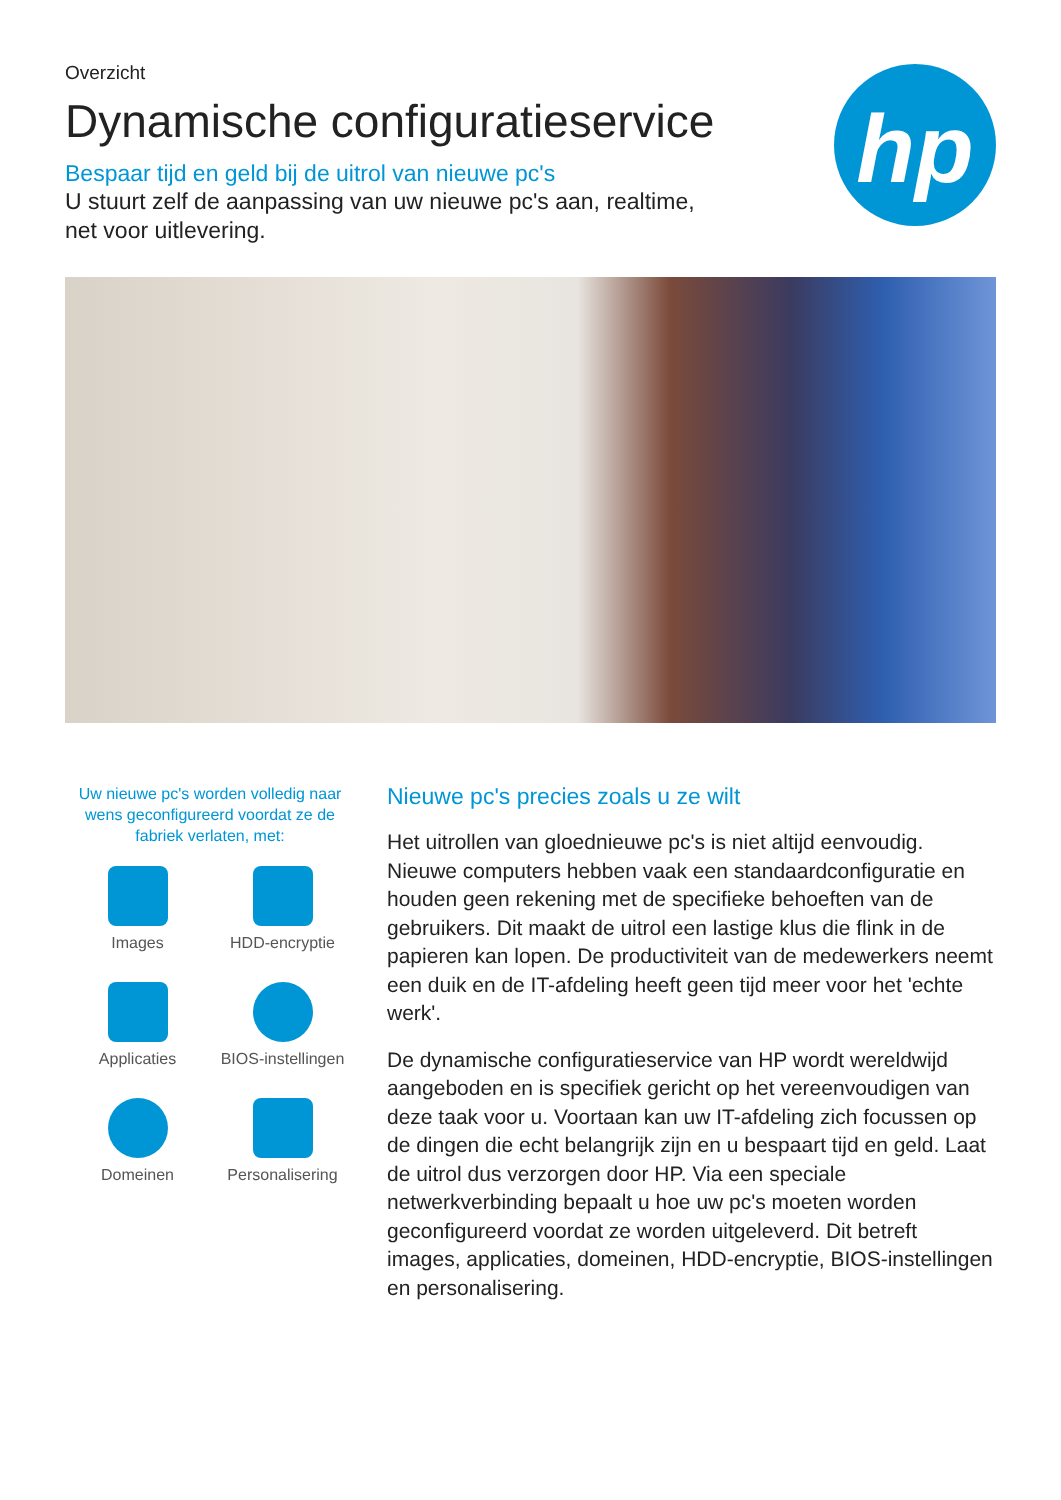hp
Overzicht
Dynamische configuratieservice
Bespaar tijd en geld bij de uitrol van nieuwe pc's
U stuurt zelf de aanpassing van uw nieuwe pc's aan, realtime, net voor uitlevering.
Uw nieuwe pc's worden volledig naar wens geconfigureerd voordat ze de fabriek verlaten, met:
Images
HDD-encryptie
Applicaties
BIOS-instellingen
Domeinen
Personalisering
Nieuwe pc's precies zoals u ze wilt
Het uitrollen van gloednieuwe pc's is niet altijd eenvoudig. Nieuwe computers hebben vaak een standaardconfiguratie en houden geen rekening met de specifieke behoeften van de gebruikers. Dit maakt de uitrol een lastige klus die flink in de papieren kan lopen. De productiviteit van de medewerkers neemt een duik en de IT-afdeling heeft geen tijd meer voor het 'echte werk'.
De dynamische configuratieservice van HP wordt wereldwijd aangeboden en is specifiek gericht op het vereenvoudigen van deze taak voor u. Voortaan kan uw IT-afdeling zich focussen op de dingen die echt belangrijk zijn en u bespaart tijd en geld. Laat de uitrol dus verzorgen door HP. Via een speciale netwerkverbinding bepaalt u hoe uw pc's moeten worden geconfigureerd voordat ze worden uitgeleverd. Dit betreft images, applicaties, domeinen, HDD-encryptie, BIOS-instellingen en personalisering.